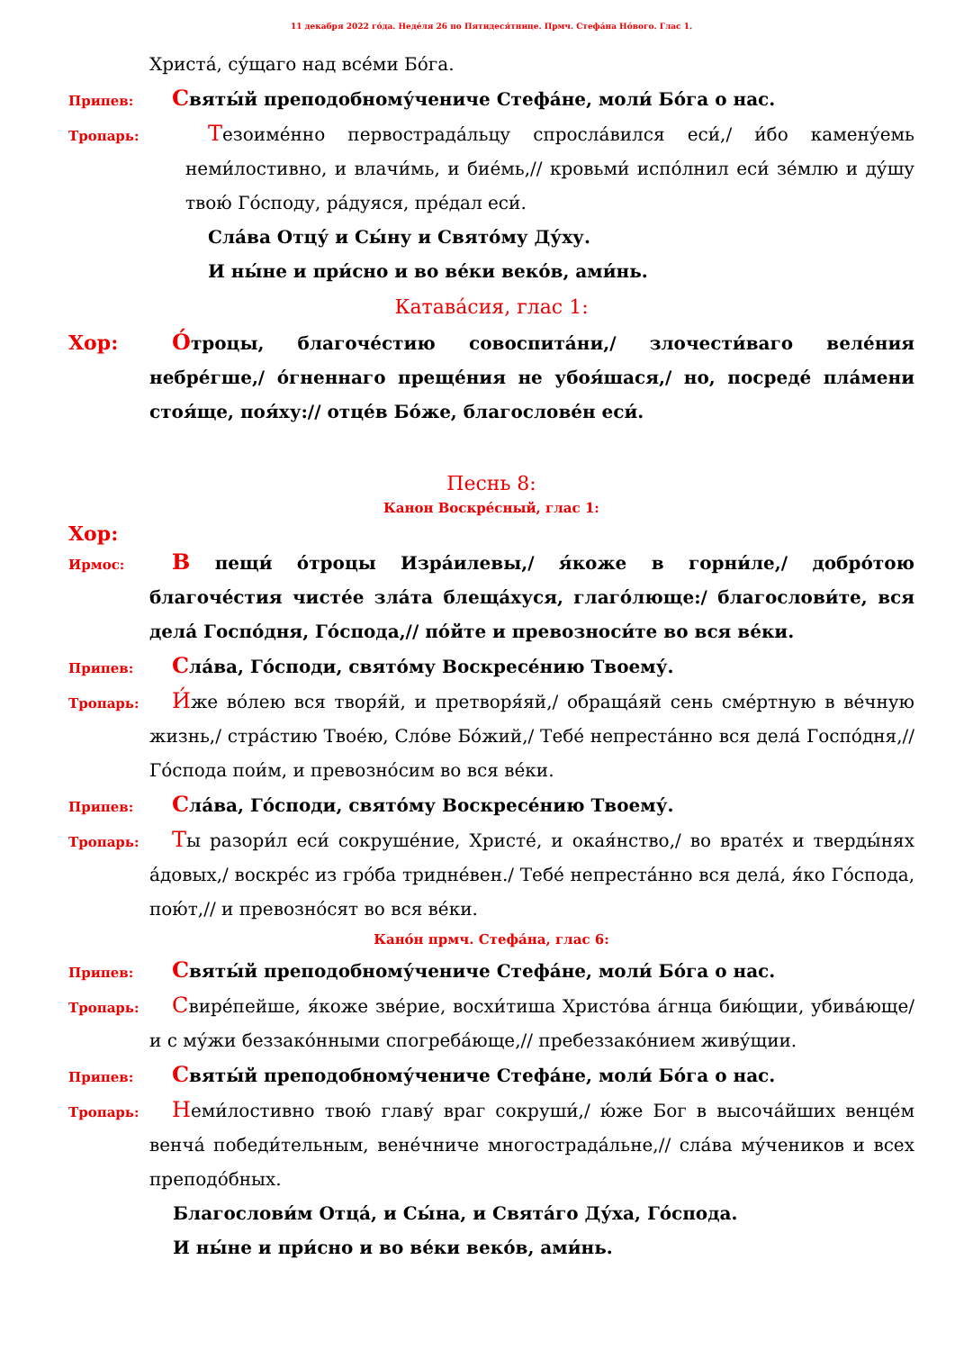11 декабря 2022 го́да. Неде́ля 26 по Пятидеся́тнице. Прмч. Стефа́на Но́вого. Глас 1.
Христа́, су́щаго над все́ми Бо́га.
Припев:
Святы́й преподобному́чениче Стефа́не, моли́ Бо́га о нас.
Тропарь:
Тезоиме́нно первострада́льцу спросла́вился еси́,/ и́бо камену́емь неми́лостивно, и влачи́мь, и бие́мь,// кровьми́ испо́лнил еси́ зе́млю и ду́шу твою́ Го́споду, ра́дуяся, пре́дал еси́.
Сла́ва Отцу́ и Сы́ну и Свято́му Ду́ху.
И ны́не и при́сно и во ве́ки веко́в, ами́нь.
Катава́сия, глас 1:
Хор:
О́троцы, благоче́стию совоспита́ни,/ злочести́ваго веле́ния небре́гше,/ о́гненнаго преще́ния не убоя́шася,/ но, посреде́ пла́мени стоя́ще, поя́ху:// отце́в Бо́же, благослове́н еси́.
Песнь 8:
Канон Воскре́сный, глас 1:
Хор:
Ирмос:
В пещи́ о́троцы Изра́илевы,/ я́коже в горни́ле,/ добро́тою благоче́стия чисте́е зла́та блеща́хуся, глаго́люще:/ благослови́те, вся дела́ Госпо́дня, Го́спода,// по́йте и превозноси́те во вся ве́ки.
Припев:
Сла́ва, Го́споди, свято́му Воскресе́нию Твоему́.
Тропарь:
И́же во́лею вся творя́й, и претворя́яй,/ обраща́яй сень сме́ртную в ве́чную жизнь,/ стра́стию Твое́ю, Сло́ве Бо́жий,/ Тебе́ непреста́нно вся дела́ Госпо́дня,// Го́спода пои́м, и превозно́сим во вся ве́ки.
Припев:
Сла́ва, Го́споди, свято́му Воскресе́нию Твоему́.
Тропарь:
Ты разори́л еси́ сокруше́ние, Христе́, и окая́нство,/ во врате́х и тверды́нях а́довых,/ воскре́с из гро́ба тридне́вен./ Тебе́ непреста́нно вся дела́, я́ко Го́спода, пою́т,// и превозно́сят во вся ве́ки.
Кано́н прмч. Стефа́на, глас 6:
Припев:
Святы́й преподобному́чениче Стефа́не, моли́ Бо́га о нас.
Тропарь:
Свире́пейше, я́коже зве́рие, восхи́тиша Христо́ва а́гнца бию́щии, убива́юще/ и с му́жи беззако́нными спогреба́юще,// пребеззако́нием живу́щии.
Припев:
Святы́й преподобному́чениче Стефа́не, моли́ Бо́га о нас.
Тропарь:
Неми́лостивно твою́ главу́ враг сокруши́,/ ю́же Бог в высоча́йших венце́м венча́ победи́тельным, вене́чниче многострада́льне,// сла́ва му́чеников и всех преподо́бных.
Благослови́м Отца́, и Сы́на, и Свята́го Ду́ха, Го́спода.
И ны́не и при́сно и во ве́ки веко́в, ами́нь.